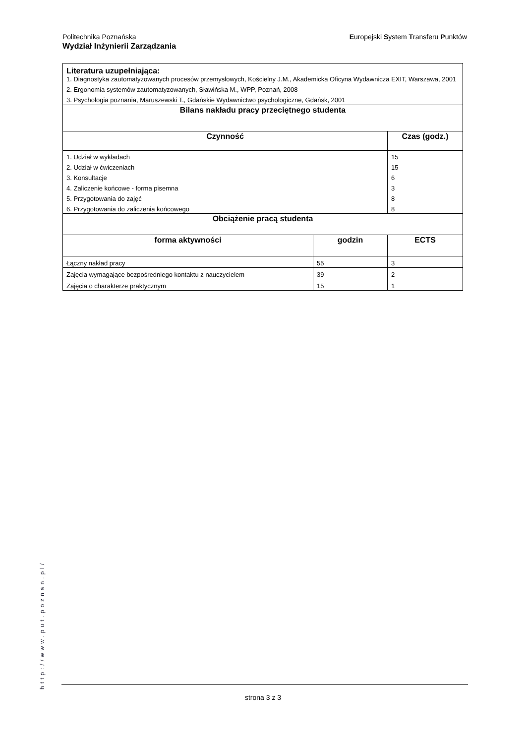Europejski System Transferu Punktów Politechnika Poznańska
Wydział Inżynierii Zarządzania
| Literatura uzupełniająca: 1. Diagnostyka zautomatyzowanych procesów przemysłowych, Kościelny J.M., Akademicka Oficyna Wydawnicza EXIT, Warszawa, 2001 2. Ergonomia systemów zautomatyzowanych, Sławińska M., WPP, Poznań, 2008 3. Psychologia poznania, Maruszewski T., Gdańskie Wydawnictwo psychologiczne, Gdańsk, 2001 | | |
| Bilans nakładu pracy przeciętnego studenta | | |
| Czynność | | Czas (godz.) |
| 1. Udział w wykładach | | 15 |
| 2. Udział w ćwiczeniach | | 15 |
| 3. Konsultacje | | 6 |
| 4. Zaliczenie końcowe - forma pisemna | | 3 |
| 5. Przygotowania do zajęć | | 8 |
| 6. Przygotowania do zaliczenia końcowego | | 8 |
| Obciążenie pracą studenta | | |
| forma aktywności | godzin | ECTS |
| Łączny nakład pracy | 55 | 3 |
| Zajęcia wymagające bezpośredniego kontaktu z nauczycielem | 39 | 2 |
| Zajęcia o charakterze praktycznym | 15 | 1 |
http://www.put.poznan.pl/
strona 3 z 3